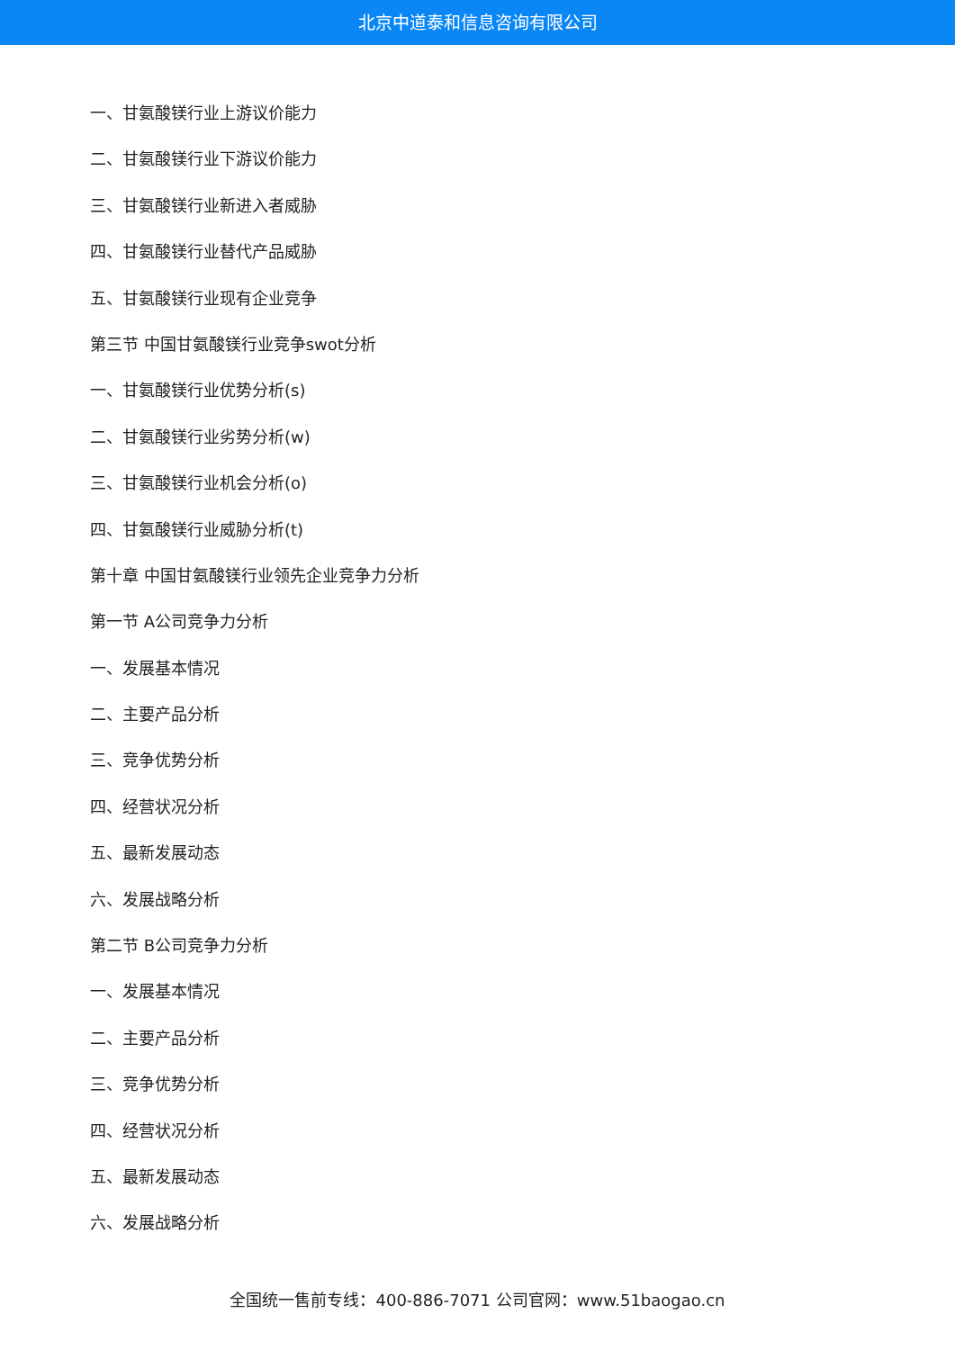北京中道泰和信息咨询有限公司
一、甘氨酸镁行业上游议价能力
二、甘氨酸镁行业下游议价能力
三、甘氨酸镁行业新进入者威胁
四、甘氨酸镁行业替代产品威胁
五、甘氨酸镁行业现有企业竞争
第三节 中国甘氨酸镁行业竞争swot分析
一、甘氨酸镁行业优势分析(s)
二、甘氨酸镁行业劣势分析(w)
三、甘氨酸镁行业机会分析(o)
四、甘氨酸镁行业威胁分析(t)
第十章 中国甘氨酸镁行业领先企业竞争力分析
第一节 A公司竞争力分析
一、发展基本情况
二、主要产品分析
三、竞争优势分析
四、经营状况分析
五、最新发展动态
六、发展战略分析
第二节 B公司竞争力分析
一、发展基本情况
二、主要产品分析
三、竞争优势分析
四、经营状况分析
五、最新发展动态
六、发展战略分析
全国统一售前专线：400-886-7071 公司官网：www.51baogao.cn